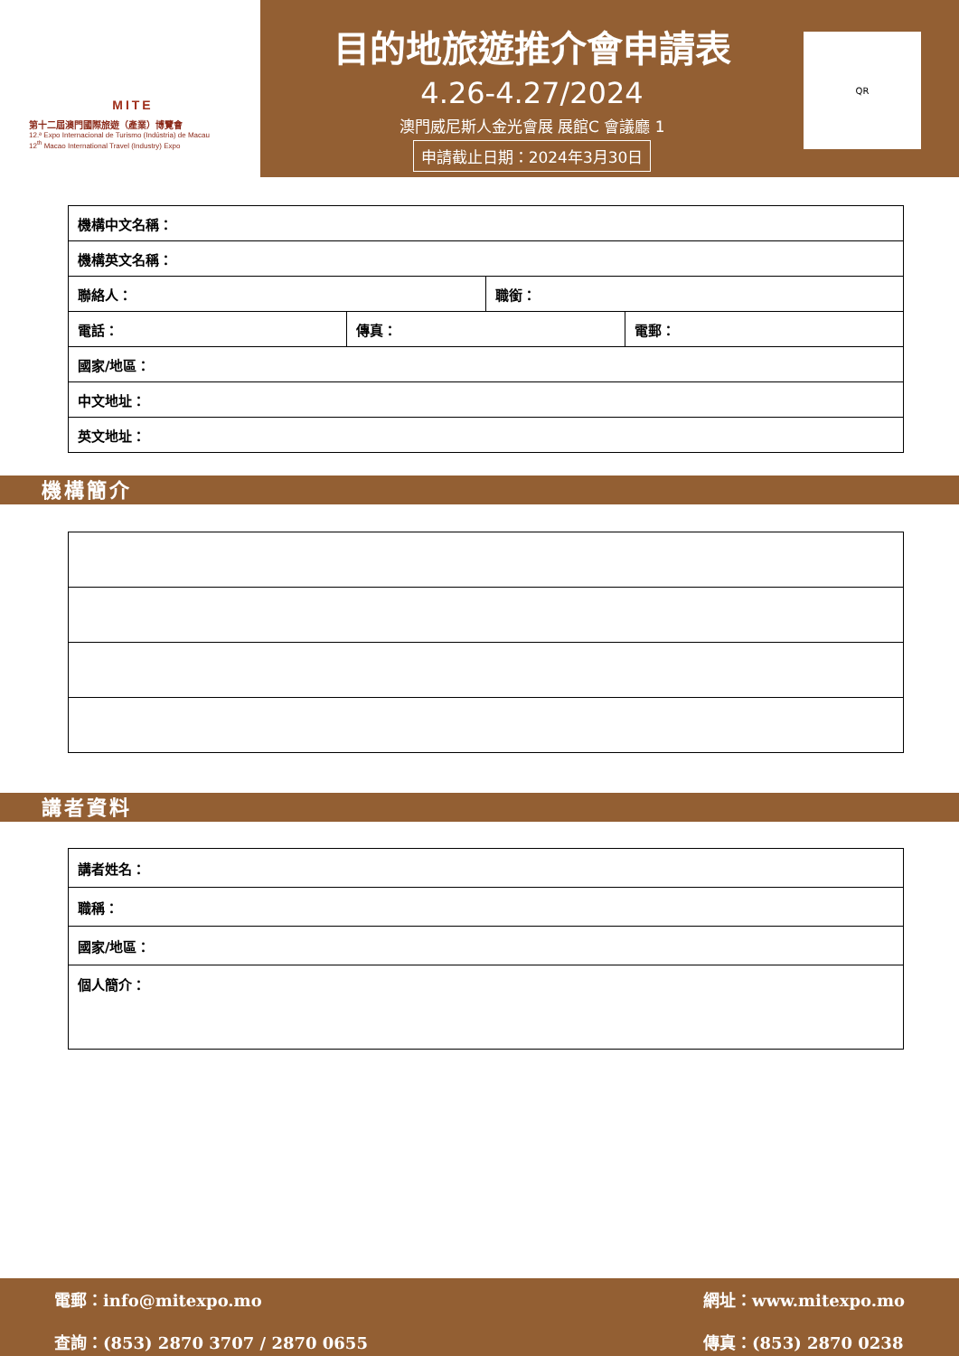MITE
第十二屆澳門國際旅遊（產業）博覽會
12.ª Expo Internacional de Turismo (Indústria) de Macau
12<sup>th</sup> Macao International Travel (Industry) Expo
目的地旅遊推介會申請表
4.26-4.27/2024
澳門威尼斯人金光會展 展館C 會議廳 1
申請截止日期：2024年3月30日
QR
| 機構中文名稱： | | | |
| 機構英文名稱： | | | |
| 聯絡人： | | 職銜： | |
| 電話： | 傳真： | | 電郵： |
| 國家/地區： | | | |
| 中文地址： | | | |
| 英文地址： | | | |
機構簡介
講者資料
| 講者姓名： |
| 職稱： |
| 國家/地區： |
| 個人簡介： |
電郵：info@mitexpo.mo
查詢：(853) 2870 3707 / 2870 0655
網址：www.mitexpo.mo
傳真：(853) 2870 0238